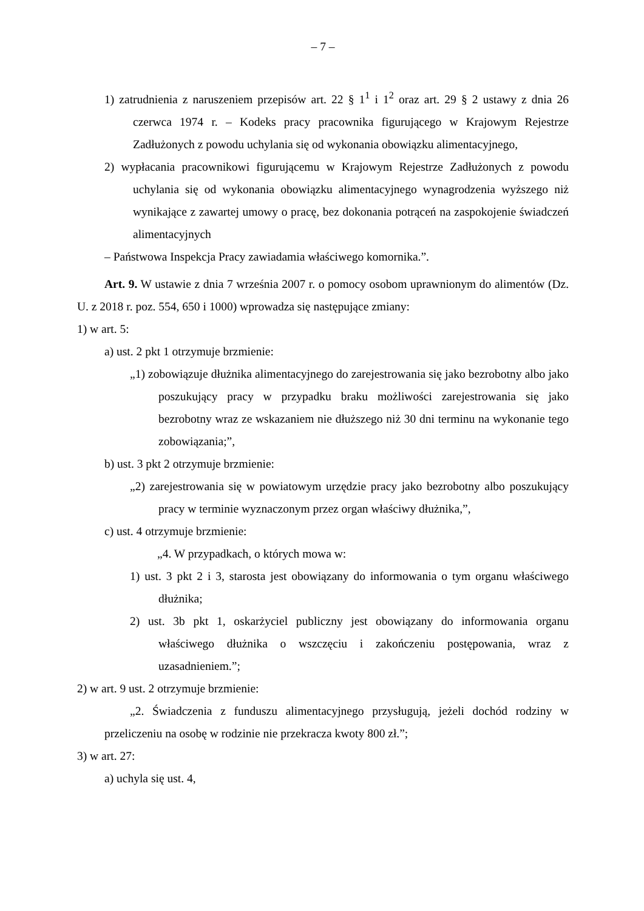– 7 –
1) zatrudnienia z naruszeniem przepisów art. 22 § 1<sup>1</sup> i 1<sup>2</sup> oraz art. 29 § 2 ustawy z dnia 26 czerwca 1974 r. – Kodeks pracy pracownika figurującego w Krajowym Rejestrze Zadłużonych z powodu uchylania się od wykonania obowiązku alimentacyjnego,
2) wypłacania pracownikowi figurującemu w Krajowym Rejestrze Zadłużonych z powodu uchylania się od wykonania obowiązku alimentacyjnego wynagrodzenia wyższego niż wynikające z zawartej umowy o pracę, bez dokonania potrąceń na zaspokojenie świadczeń alimentacyjnych
– Państwowa Inspekcja Pracy zawiadamia właściwego komornika.”.
Art. 9. W ustawie z dnia 7 września 2007 r. o pomocy osobom uprawnionym do alimentów (Dz. U. z 2018 r. poz. 554, 650 i 1000) wprowadza się następujące zmiany:
1) w art. 5:
a) ust. 2 pkt 1 otrzymuje brzmienie:
„1) zobowiązuje dłużnika alimentacyjnego do zarejestrowania się jako bezrobotny albo jako poszukujący pracy w przypadku braku możliwości zarejestrowania się jako bezrobotny wraz ze wskazaniem nie dłuższego niż 30 dni terminu na wykonanie tego zobowiązania;”,
b) ust. 3 pkt 2 otrzymuje brzmienie:
„2) zarejestrowania się w powiatowym urzędzie pracy jako bezrobotny albo poszukujący pracy w terminie wyznaczonym przez organ właściwy dłużnika,”,
c) ust. 4 otrzymuje brzmienie:
„4. W przypadkach, o których mowa w:
1) ust. 3 pkt 2 i 3, starosta jest obowiązany do informowania o tym organu właściwego dłużnika;
2) ust. 3b pkt 1, oskarżyciel publiczny jest obowiązany do informowania organu właściwego dłużnika o wszczęciu i zakończeniu postępowania, wraz z uzasadnieniem.”;
2) w art. 9 ust. 2 otrzymuje brzmienie:
„2. Świadczenia z funduszu alimentacyjnego przysługują, jeżeli dochód rodziny w przeliczeniu na osobę w rodzinie nie przekracza kwoty 800 zł.”;
3) w art. 27:
a) uchyla się ust. 4,